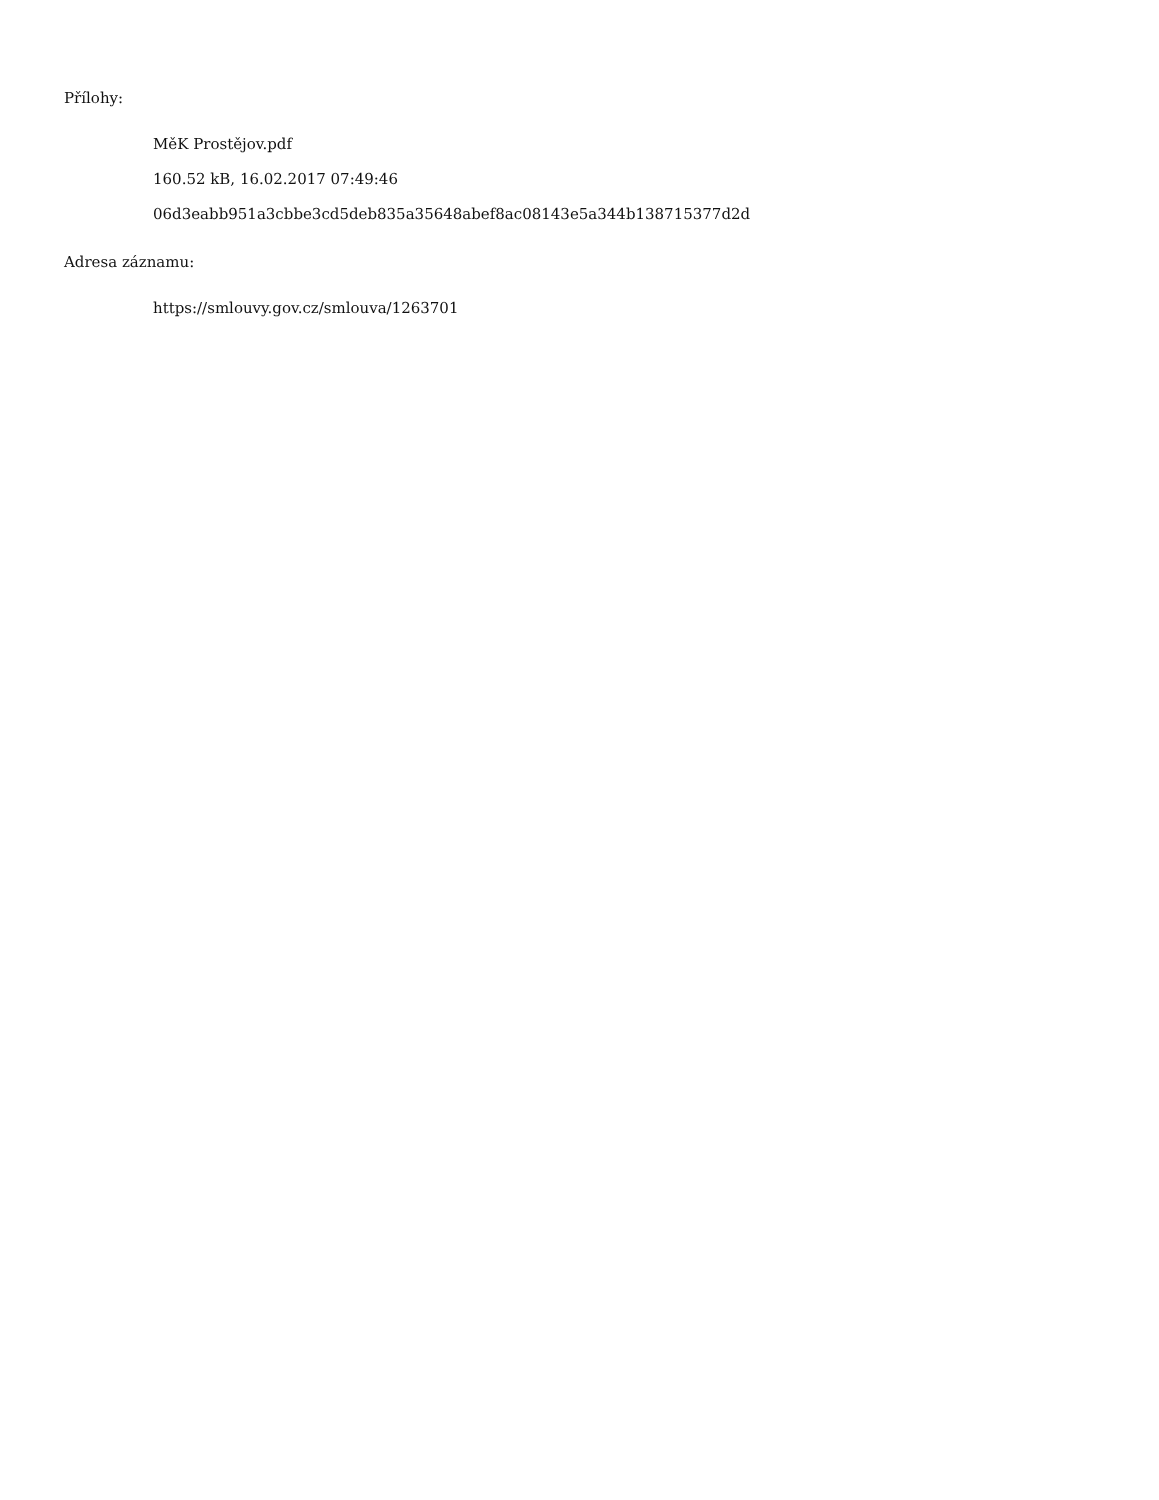Přílohy:
MěK Prostějov.pdf
160.52 kB, 16.02.2017 07:49:46
06d3eabb951a3cbbe3cd5deb835a35648abef8ac08143e5a344b138715377d2d
Adresa záznamu:
https://smlouvy.gov.cz/smlouva/1263701